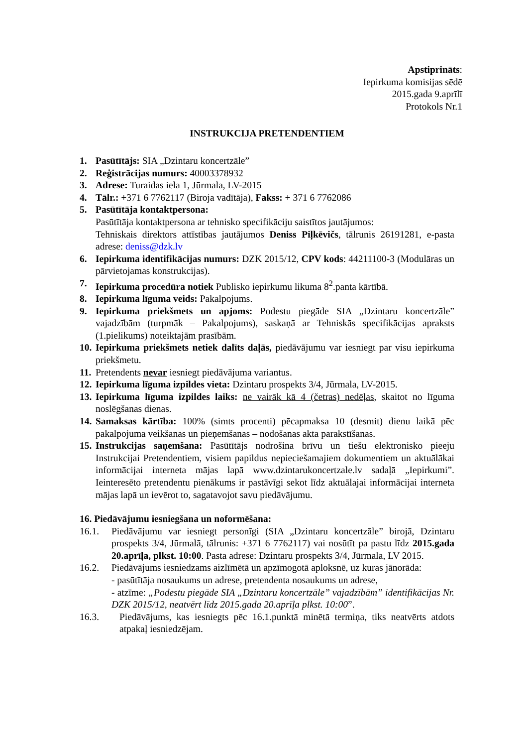Apstiprināts:
Iepirkuma komisijas sēdē
2015.gada 9.aprīlī
Protokols Nr.1
INSTRUKCIJA PRETENDENTIEM
1. Pasūtītājs: SIA „Dzintaru koncertzāle”
2. Reģistrācijas numurs: 40003378932
3. Adrese: Turaidas iela 1, Jūrmala, LV-2015
4. Tālr.: +371 6 7762117 (Biroja vadītāja), Fakss: + 371 6 7762086
5. Pasūtītāja kontaktpersona:
Pasūtītāja kontaktpersona ar tehnisko specifikāciju saistītos jautājumos:
Tehniskais direktors attīstības jautājumos Deniss Piļkēvičs, tālrunis 26191281, e-pasta adrese: deniss@dzk.lv
6. Iepirkuma identifikācijas numurs: DZK 2015/12, CPV kods: 44211100-3 (Modulāras un pārvietojamas konstrukcijas).
7. Iepirkuma procedūra notiek Publisko iepirkumu likuma 8<sup>2</sup>.panta kārtībā.
8. Iepirkuma līguma veids: Pakalpojums.
9. Iepirkuma priekšmets un apjoms: Podestu piegāde SIA „Dzintaru koncertzāle” vajadzībām (turpmāk – Pakalpojums), saskaņā ar Tehniskās specifikācijas apraksts (1.pielikums) noteiktajām prasībām.
10.
Iepirkuma priekšmets netiek dalīts daļās, piedāvājumu var iesniegt par visu iepirkuma priekšmetu.
11.
Pretendents nevar iesniegt piedāvājuma variantus.
12.
Iepirkuma līguma izpildes vieta: Dzintaru prospekts 3/4, Jūrmala, LV-2015.
13.
Iepirkuma līguma izpildes laiks: ne vairāk kā 4 (četras) nedēļas, skaitot no līguma noslēgšanas dienas.
14.
Samaksas kārtība: 100% (simts procenti) pēcapmaksa 10 (desmit) dienu laikā pēc pakalpojuma veikšanas un pieņemšanas – nodošanas akta parakstīšanas.
15.
Instrukcijas saņemšana: Pasūtītājs nodrošina brīvu un tiešu elektronisko pieeju Instrukcijai Pretendentiem, visiem papildus nepieciešamajiem dokumentiem un aktuālākai informācijai interneta mājas lapā www.dzintarukoncertzale.lv sadaļā „Iepirkumi”. Ieinteresēto pretendentu pienākums ir pastāvīgi sekot līdz aktuālajai informācijai interneta mājas lapā un ievērot to, sagatavojot savu piedāvājumu.
16. Piedāvājumu iesniegšana un noformēšana:
16.1. Piedāvājumu var iesniegt personīgi (SIA „Dzintaru koncertzāle” birojā, Dzintaru prospekts 3/4, Jūrmalā, tālrunis: +371 6 7762117) vai nosūtīt pa pastu līdz 2015.gada 20.aprīļa, plkst. 10:00. Pasta adrese: Dzintaru prospekts 3/4, Jūrmala, LV 2015.
16.2. Piedāvājums iesniedzams aizlīmētā un apzīmogotā aploksnē, uz kuras jānorāda:
- pasūtītāja nosaukums un adrese, pretendenta nosaukums un adrese,
- atzīme: „Podestu piegāde SIA „Dzintaru koncertzāle” vajadzībām” identifikācijas Nr. DZK 2015/12, neatvērt līdz 2015.gada 20.aprīļa plkst. 10:00”.
16.3. Piedāvājums, kas iesniegts pēc 16.1.punktā minētā termiņa, tiks neatvērts atdots atpakaļ iesniedzējam.